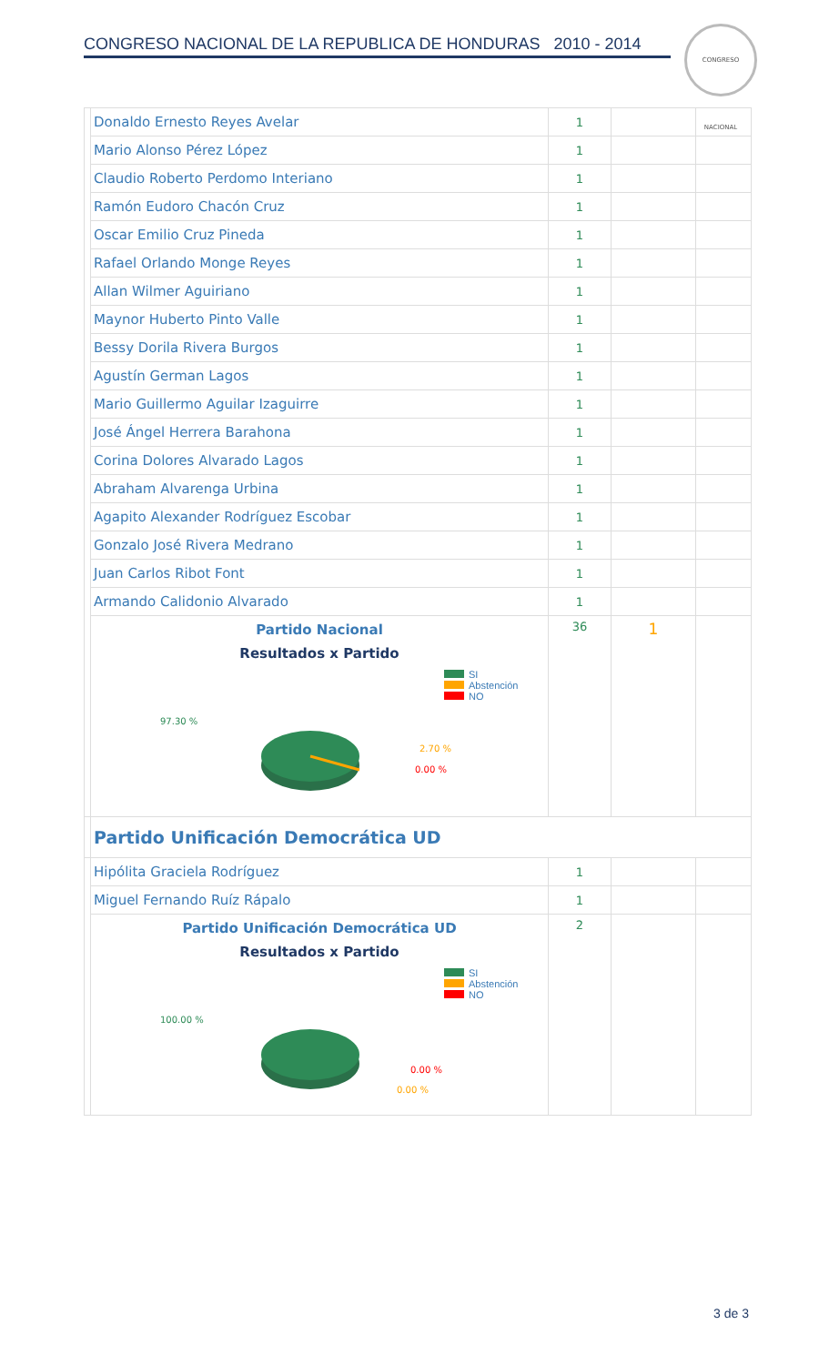CONGRESO NACIONAL DE LA REPUBLICA DE HONDURAS 2010 - 2014
CONGRESO NACIONAL
| | Donaldo Ernesto Reyes Avelar | 1 | | |
| | Mario Alonso Pérez López | 1 | | |
| | Claudio Roberto Perdomo Interiano | 1 | | |
| | Ramón Eudoro Chacón Cruz | 1 | | |
| | Oscar Emilio Cruz Pineda | 1 | | |
| | Rafael Orlando Monge Reyes | 1 | | |
| | Allan Wilmer Aguiriano | 1 | | |
| | Maynor Huberto Pinto Valle | 1 | | |
| | Bessy Dorila Rivera Burgos | 1 | | |
| | Agustín German Lagos | 1 | | |
| | Mario Guillermo Aguilar Izaguirre | 1 | | |
| | José Ángel Herrera Barahona | 1 | | |
| | Corina Dolores Alvarado Lagos | 1 | | |
| | Abraham Alvarenga Urbina | 1 | | |
| | Agapito Alexander Rodríguez Escobar | 1 | | |
| | Gonzalo José Rivera Medrano | 1 | | |
| | Juan Carlos Ribot Font | 1 | | |
| | Armando Calidonio Alvarado | 1 | | |
| | Partido Nacional Resultados x Partido SI Abstención NO 97.30 % 2.70 % 0.00 % | 36 | 1 | |
| | Partido Unificación Democrática UD | | | |
| | Hipólita Graciela Rodríguez | 1 | | |
| | Miguel Fernando Ruíz Rápalo | 1 | | |
| | Partido Unificación Democrática UD Resultados x Partido SI Abstención NO 100.00 % 0.00 % 0.00 % | 2 | | |
3 de 3